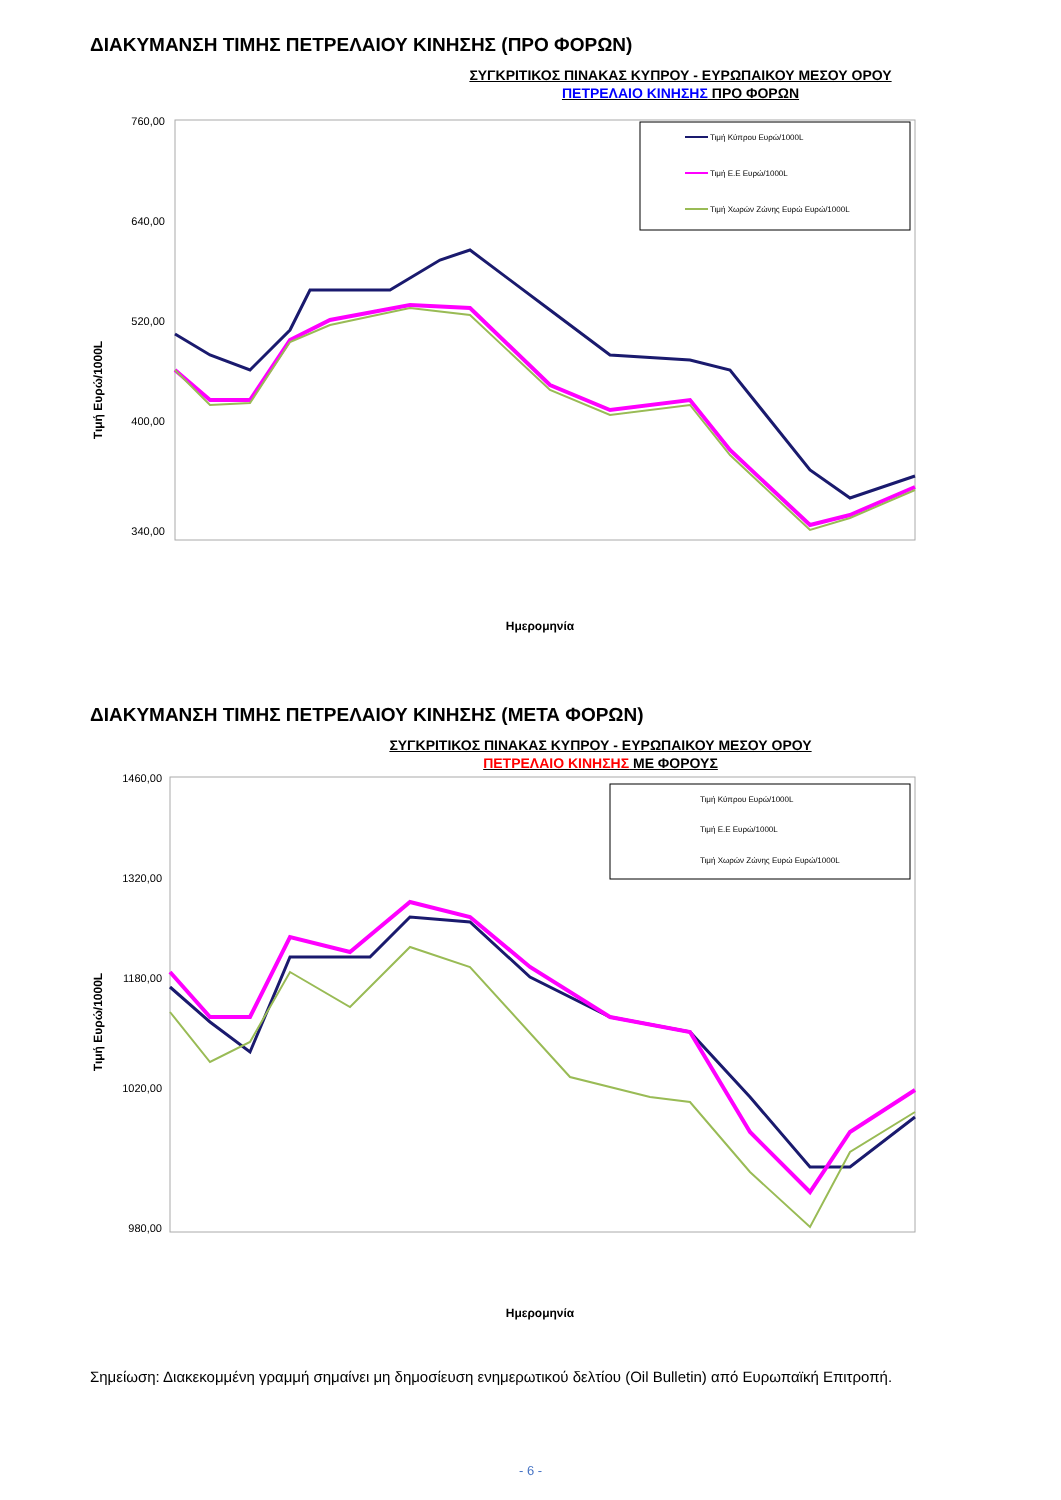ΔΙΑΚΥΜΑΝΣΗ ΤΙΜΗΣ ΠΕΤΡΕΛΑΙΟΥ ΚΙΝΗΣΗΣ (ΠΡΟ ΦΟΡΩΝ)
ΣΥΓΚΡΙΤΙΚΟΣ ΠΙΝΑΚΑΣ ΚΥΠΡΟΥ - ΕΥΡΩΠΑΙΚΟΥ ΜΕΣΟΥ ΟΡΟΥ
ΠΕΤΡΕΛΑΙΟ ΚΙΝΗΣΗΣ ΠΡΟ ΦΟΡΩΝ
Τιμή Ευρώ/1000L
760,00
640,00
520,00
400,00
340,00
Τιμή Κύπρου Ευρώ/1000L
Τιμή Ε.Ε Ευρώ/1000L
Τιμή Χωρών Ζώνης Ευρώ Ευρώ/1000L
Ημερομηνία
ΔΙΑΚΥΜΑΝΣΗ ΤΙΜΗΣ ΠΕΤΡΕΛΑΙΟΥ ΚΙΝΗΣΗΣ (ΜΕΤΑ ΦΟΡΩΝ)
ΣΥΓΚΡΙΤΙΚΟΣ ΠΙΝΑΚΑΣ ΚΥΠΡΟΥ - ΕΥΡΩΠΑΙΚΟΥ ΜΕΣΟΥ ΟΡΟΥ
ΠΕΤΡΕΛΑΙΟ ΚΙΝΗΣΗΣ ΜΕ ΦΟΡΟΥΣ
Τιμή Ευρώ/1000L
1460,00
1320,00
1180,00
1020,00
980,00
Τιμή Κύπρου Ευρώ/1000L
Τιμή Ε.Ε Ευρώ/1000L
Τιμή Χωρών Ζώνης Ευρώ Ευρώ/1000L
Ημερομηνία
Σημείωση: Διακεκομμένη γραμμή σημαίνει μη δημοσίευση ενημερωτικού δελτίου (Oil Bulletin) από Ευρωπαϊκή Επιτροπή.
- 6 -